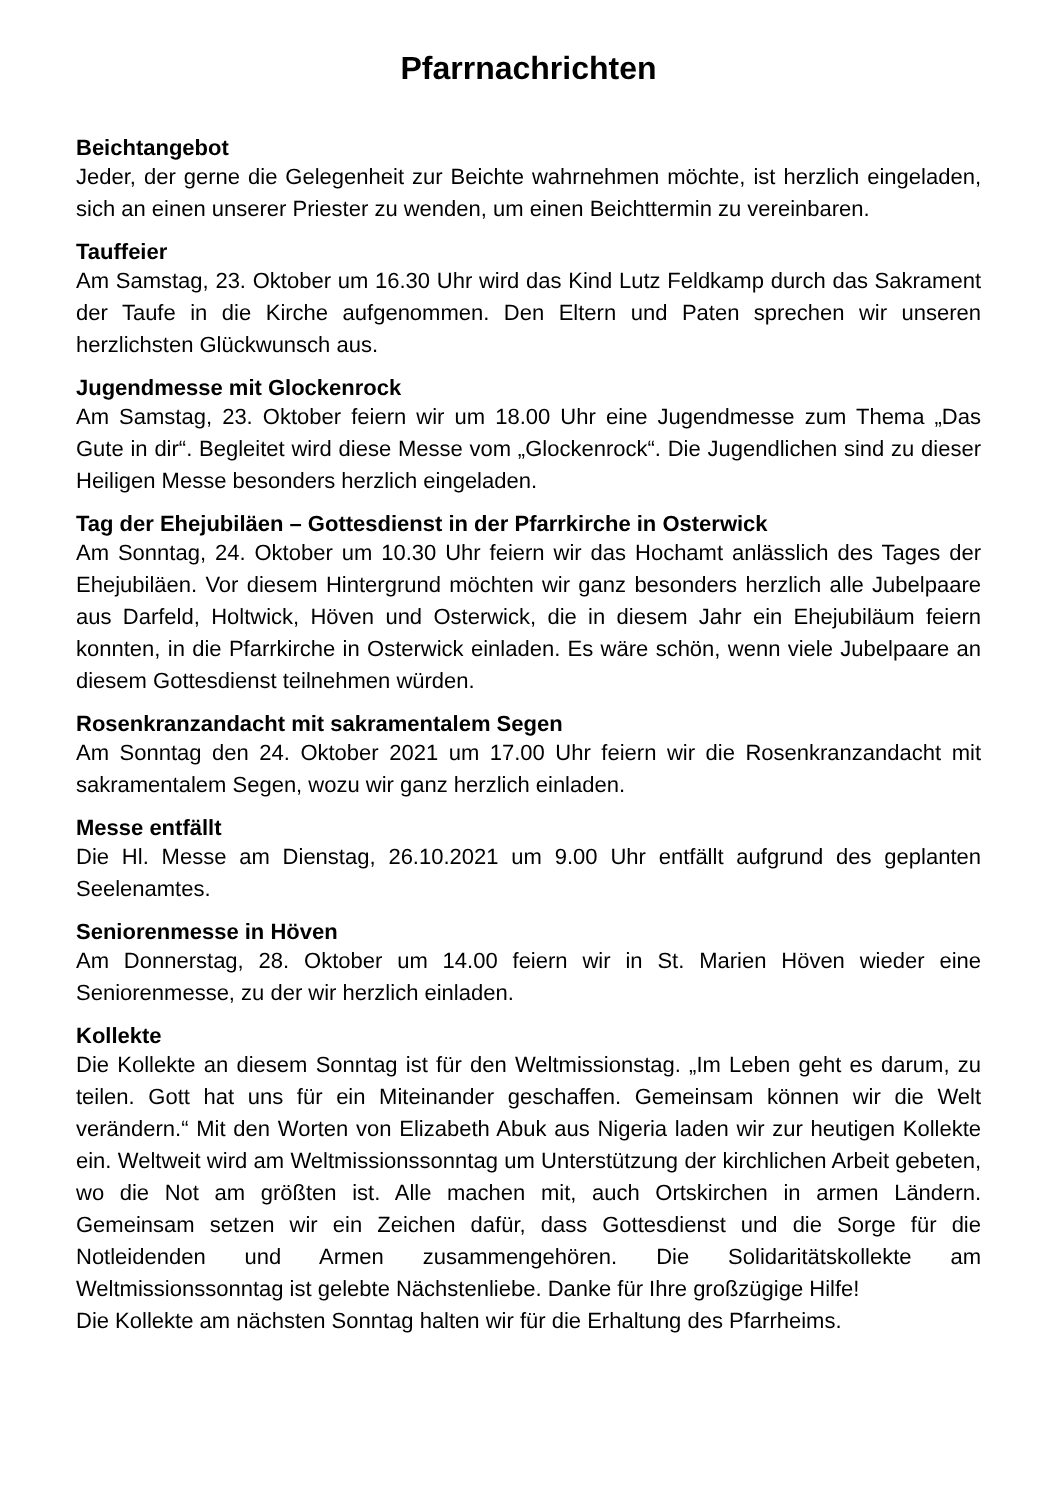Pfarrnachrichten
Beichtangebot
Jeder, der gerne die Gelegenheit zur Beichte wahrnehmen möchte, ist herzlich eingeladen, sich an einen unserer Priester zu wenden, um einen Beichttermin zu vereinbaren.
Tauffeier
Am Samstag, 23. Oktober um 16.30 Uhr wird das Kind Lutz Feldkamp durch das Sakrament der Taufe in die Kirche aufgenommen. Den Eltern und Paten sprechen wir unseren herzlichsten Glückwunsch aus.
Jugendmesse mit Glockenrock
Am Samstag, 23. Oktober feiern wir um 18.00 Uhr eine Jugendmesse zum Thema „Das Gute in dir“. Begleitet wird diese Messe vom „Glockenrock“. Die Jugendlichen sind zu dieser Heiligen Messe besonders herzlich eingeladen.
Tag der Ehejubiläen – Gottesdienst in der Pfarrkirche in Osterwick
Am Sonntag, 24. Oktober um 10.30 Uhr feiern wir das Hochamt anlässlich des Tages der Ehejubiläen. Vor diesem Hintergrund möchten wir ganz besonders herzlich alle Jubelpaare aus Darfeld, Holtwick, Höven und Osterwick, die in diesem Jahr ein Ehejubiläum feiern konnten, in die Pfarrkirche in Osterwick einladen. Es wäre schön, wenn viele Jubelpaare an diesem Gottesdienst teilnehmen würden.
Rosenkranzandacht mit sakramentalem Segen
Am Sonntag den 24. Oktober 2021 um 17.00 Uhr feiern wir die Rosenkranzandacht mit sakramentalem Segen, wozu wir ganz herzlich einladen.
Messe entfällt
Die Hl. Messe am Dienstag, 26.10.2021 um 9.00 Uhr entfällt aufgrund des geplanten Seelenamtes.
Seniorenmesse in Höven
Am Donnerstag, 28. Oktober um 14.00 feiern wir in St. Marien Höven wieder eine Seniorenmesse, zu der wir herzlich einladen.
Kollekte
Die Kollekte an diesem Sonntag ist für den Weltmissionstag. „Im Leben geht es darum, zu teilen. Gott hat uns für ein Miteinander geschaffen. Gemeinsam können wir die Welt verändern.“ Mit den Worten von Elizabeth Abuk aus Nigeria laden wir zur heutigen Kollekte ein. Weltweit wird am Weltmissionssonntag um Unterstützung der kirchlichen Arbeit gebeten, wo die Not am größten ist. Alle machen mit, auch Ortskirchen in armen Ländern. Gemeinsam setzen wir ein Zeichen dafür, dass Gottesdienst und die Sorge für die Notleidenden und Armen zusammengehören. Die Solidaritätskollekte am Weltmissionssonntag ist gelebte Nächstenliebe. Danke für Ihre großzügige Hilfe!
Die Kollekte am nächsten Sonntag halten wir für die Erhaltung des Pfarrheims.